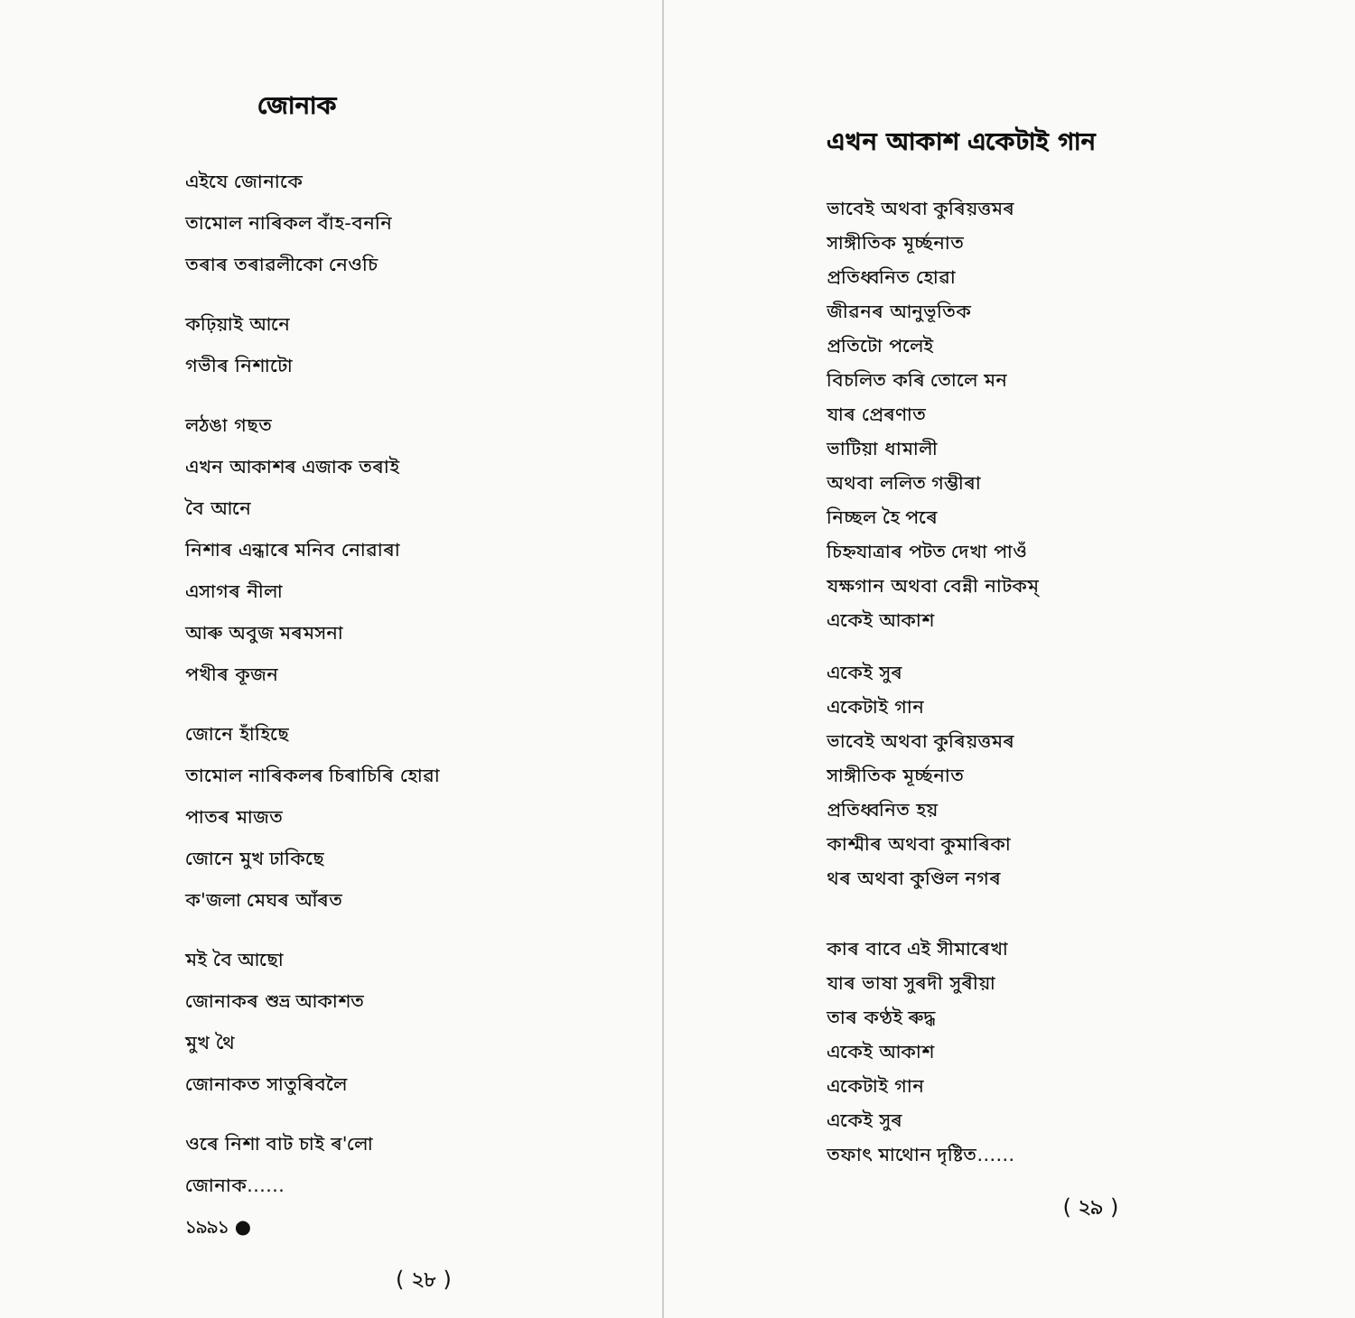জোনাক
এইযে জোনাকে
তামোল নাৰিকল বাঁহ-বননি
তৰাৰ তৰাৱলীকো নেওচি
কঢ়িয়াই আনে
গভীৰ নিশাটো
লঠঙা গছত
এখন আকাশৰ এজাক তৰাই
বৈ আনে
নিশাৰ এন্ধাৰে মনিব নোৱাৰা
এসাগৰ নীলা
আৰু অবুজ মৰমসনা
পখীৰ কূজন
জোনে হাঁহিছে
তামোল নাৰিকলৰ চিৰাচিৰি হোৱা
পাতৰ মাজত
জোনে মুখ ঢাকিছে
ক'জলা মেঘৰ আঁৰত
মই বৈ আছো
জোনাকৰ শুভ্ৰ আকাশত
মুখ থৈ
জোনাকত সাতুৰিবলৈ
ওৰে নিশা বাট চাই ৰ'লো
জোনাক……
১৯৯১ ●
( ২৮ )
এখন আকাশ একেটাই গান
ভাবেই অথবা কুৰিয়ত্তমৰ
সাঙ্গীতিক মূৰ্চ্ছনাত
প্ৰতিধ্বনিত হোৱা
জীৱনৰ আনুভূতিক
প্ৰতিটো পলেই
বিচলিত কৰি তোলে মন
যাৰ প্ৰেৰণাত
ভাটিয়া ধামালী
অথবা ললিত গম্ভীৰা
নিচ্ছল হৈ পৰে
চিহ্নযাত্ৰাৰ পটত দেখা পাওঁ
যক্ষগান অথবা বেন্নী নাটকম্
একেই আকাশ
একেই সুৰ
একেটাই গান
ভাবেই অথবা কুৰিয়ত্তমৰ
সাঙ্গীতিক মূৰ্চ্ছনাত
প্ৰতিধ্বনিত হয়
কাশ্মীৰ অথবা কুমাৰিকা
থৰ অথবা কুণ্ডিল নগৰ
কাৰ বাবে এই সীমাৰেখা
যাৰ ভাষা সুৰদী সুৰীয়া
তাৰ কণ্ঠই ৰুদ্ধ
একেই আকাশ
একেটাই গান
একেই সুৰ
তফাৎ মাথোন দৃষ্টিত……
( ২৯ )